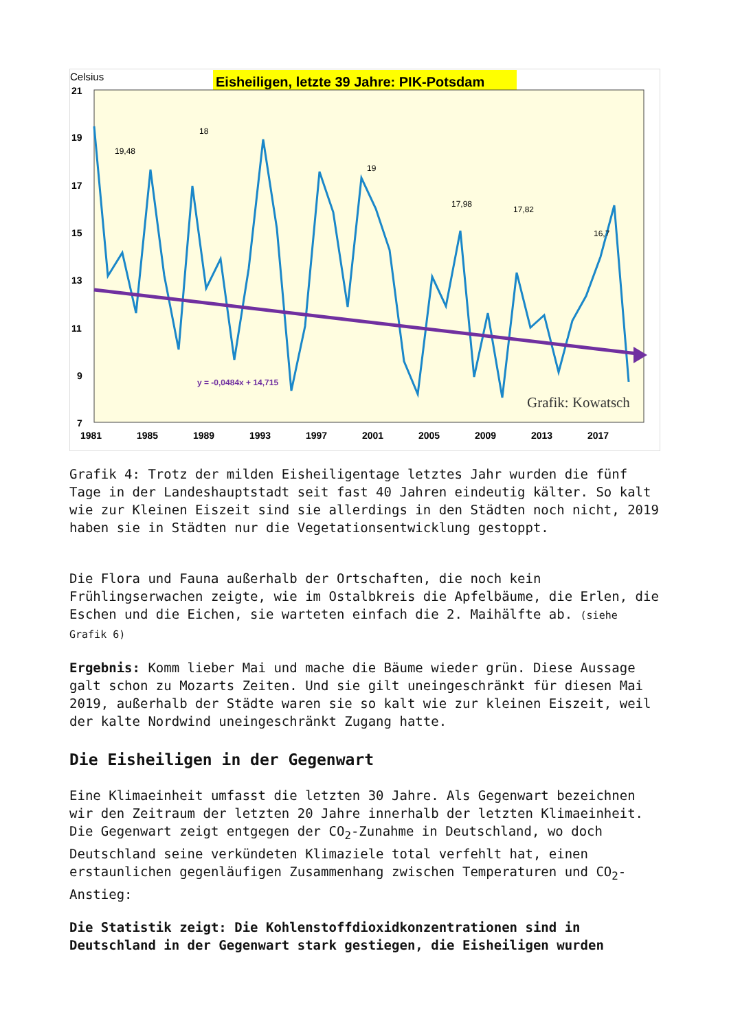Celsius
Eisheiligen, letzte 39 Jahre: PIK-Potsdam
21
19
17
15
13
11
9
7
1981
1985
1989
1993
1997
2001
2005
2009
2013
2017
19,48
18
19
17,98
17,82
16,7
y = -0,0484x + 14,715
Grafik: Kowatsch
Grafik 4: Trotz der milden Eisheiligentage letztes Jahr wurden die fünf Tage in der Landeshauptstadt seit fast 40 Jahren eindeutig kälter. So kalt wie zur Kleinen Eiszeit sind sie allerdings in den Städten noch nicht, 2019 haben sie in Städten nur die Vegetationsentwicklung gestoppt.
Die Flora und Fauna außerhalb der Ortschaften, die noch kein Frühlingserwachen zeigte, wie im Ostalbkreis die Apfelbäume, die Erlen, die Eschen und die Eichen, sie warteten einfach die 2. Maihälfte ab. (siehe Grafik 6)
Ergebnis: Komm lieber Mai und mache die Bäume wieder grün. Diese Aussage galt schon zu Mozarts Zeiten. Und sie gilt uneingeschränkt für diesen Mai 2019, außerhalb der Städte waren sie so kalt wie zur kleinen Eiszeit, weil der kalte Nordwind uneingeschränkt Zugang hatte.
Die Eisheiligen in der Gegenwart
Eine Klimaeinheit umfasst die letzten 30 Jahre. Als Gegenwart bezeichnen wir den Zeitraum der letzten 20 Jahre innerhalb der letzten Klimaeinheit. Die Gegenwart zeigt entgegen der CO<sub>2</sub>-Zunahme in Deutschland, wo doch Deutschland seine verkündeten Klimaziele total verfehlt hat, einen erstaunlichen gegenläufigen Zusammenhang zwischen Temperaturen und CO<sub>2</sub>-Anstieg:
Die Statistik zeigt: Die Kohlenstoffdioxidkonzentrationen sind in Deutschland in der Gegenwart stark gestiegen, die Eisheiligen wurden